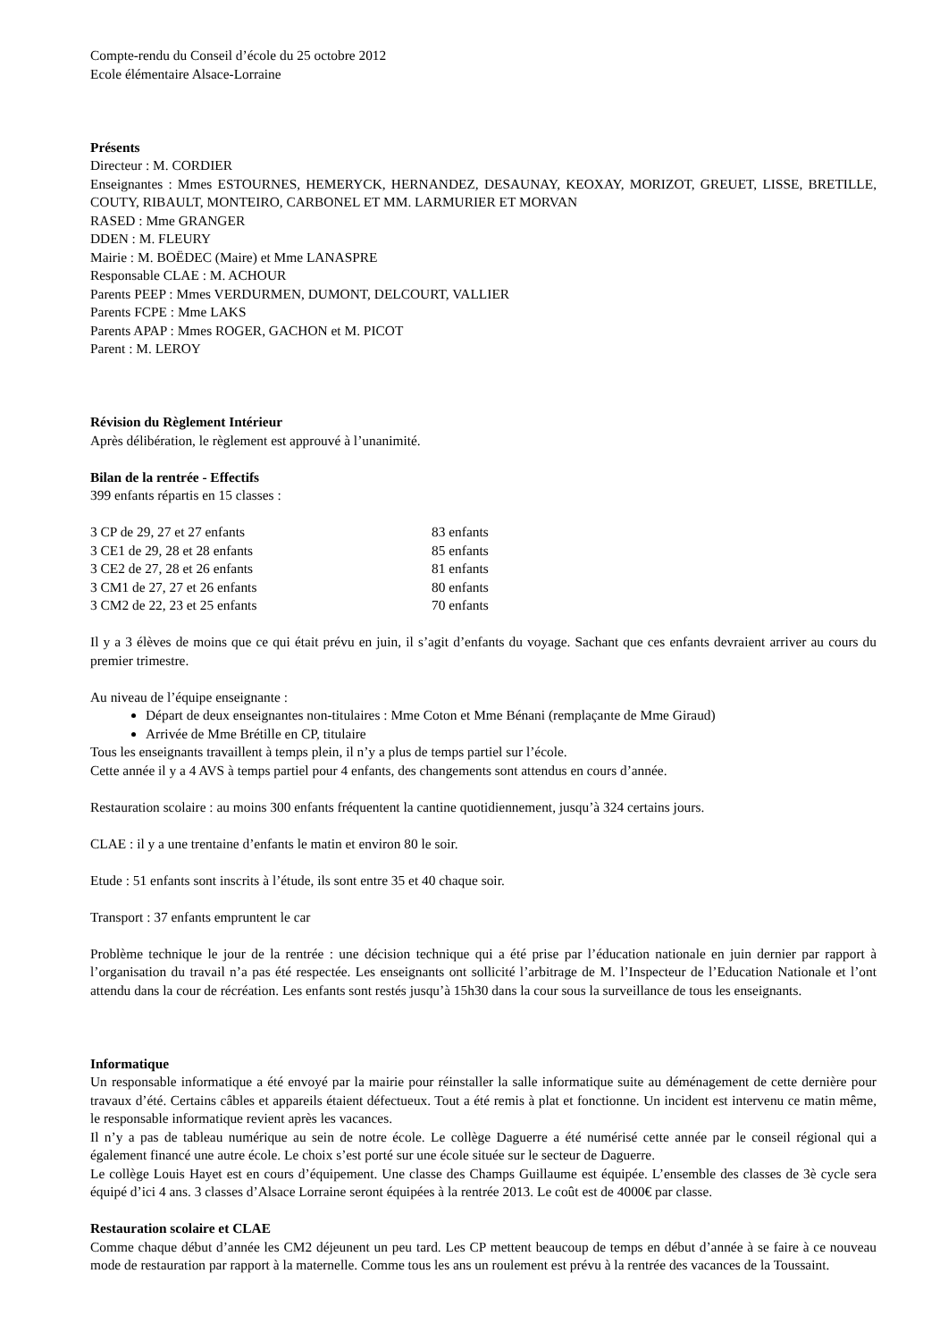Compte-rendu du Conseil d’école du 25 octobre 2012
Ecole élémentaire Alsace-Lorraine
Présents
Directeur : M. CORDIER
Enseignantes : Mmes ESTOURNES, HEMERYCK, HERNANDEZ, DESAUNAY, KEOXAY, MORIZOT, GREUET, LISSE, BRETILLE, COUTY, RIBAULT, MONTEIRO, CARBONEL ET MM. LARMURIER ET MORVAN
RASED : Mme GRANGER
DDEN : M. FLEURY
Mairie : M. BOËDEC (Maire) et Mme LANASPRE
Responsable CLAE : M. ACHOUR
Parents PEEP : Mmes VERDURMEN, DUMONT, DELCOURT, VALLIER
Parents FCPE : Mme LAKS
Parents APAP : Mmes ROGER, GACHON et M. PICOT
Parent : M. LEROY
Révision du Règlement Intérieur
Après délibération, le règlement est approuvé à l’unanimité.
Bilan de la rentrée - Effectifs
399 enfants répartis en 15 classes :
| 3 CP de 29, 27 et 27 enfants | 83 enfants |
| 3 CE1 de 29, 28 et 28 enfants | 85 enfants |
| 3 CE2 de 27, 28 et 26 enfants | 81 enfants |
| 3 CM1 de 27, 27 et 26 enfants | 80 enfants |
| 3 CM2 de 22, 23 et 25 enfants | 70 enfants |
Il y a 3 élèves de moins que ce qui était prévu en juin, il s’agit d’enfants du voyage. Sachant que ces enfants devraient arriver au cours du premier trimestre.
Au niveau de l’équipe enseignante :
Départ de deux enseignantes non-titulaires : Mme Coton et Mme Bénani (remplaçante de Mme Giraud)
Arrivée de Mme Brétille en CP, titulaire
Tous les enseignants travaillent à temps plein, il n’y a plus de temps partiel sur l’école.
Cette année il y a 4 AVS à temps partiel pour 4 enfants, des changements sont attendus en cours d’année.
Restauration scolaire : au moins 300 enfants fréquentent la cantine quotidiennement, jusqu’à 324 certains jours.
CLAE : il y a une trentaine d’enfants le matin et environ 80 le soir.
Etude : 51 enfants sont inscrits à l’étude, ils sont entre 35 et 40 chaque soir.
Transport : 37 enfants empruntent le car
Problème technique le jour de la rentrée : une décision technique qui a été prise par l’éducation nationale en juin dernier par rapport à l’organisation du travail n’a pas été respectée. Les enseignants ont sollicité l’arbitrage de M. l’Inspecteur de l’Education Nationale et l’ont attendu dans la cour de récréation. Les enfants sont restés jusqu’à 15h30 dans la cour sous la surveillance de tous les enseignants.
Informatique
Un responsable informatique a été envoyé par la mairie pour réinstaller la salle informatique suite au déménagement de cette dernière pour travaux d’été. Certains câbles et appareils étaient défectueux. Tout a été remis à plat et fonctionne. Un incident est intervenu ce matin même, le responsable informatique revient après les vacances.
Il n’y a pas de tableau numérique au sein de notre école. Le collège Daguerre a été numérisé cette année par le conseil régional qui a également financé une autre école. Le choix s’est porté sur une école située sur le secteur de Daguerre.
Le collège Louis Hayet est en cours d’équipement. Une classe des Champs Guillaume est équipée. L’ensemble des classes de 3è cycle sera équipé d’ici 4 ans. 3 classes d’Alsace Lorraine seront équipées à la rentrée 2013. Le coût est de 4000€ par classe.
Restauration scolaire et CLAE
Comme chaque début d’année les CM2 déjeunent un peu tard. Les CP mettent beaucoup de temps en début d’année à se faire à ce nouveau mode de restauration par rapport à la maternelle. Comme tous les ans un roulement est prévu à la rentrée des vacances de la Toussaint.